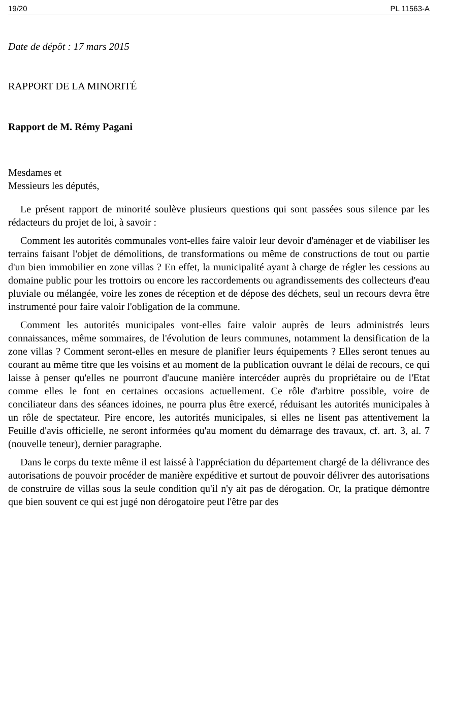19/20 PL 11563-A
Date de dépôt : 17 mars 2015
RAPPORT DE LA MINORITÉ
Rapport de M. Rémy Pagani
Mesdames et
Messieurs les députés,
Le présent rapport de minorité soulève plusieurs questions qui sont passées sous silence par les rédacteurs du projet de loi, à savoir :
Comment les autorités communales vont-elles faire valoir leur devoir d'aménager et de viabiliser les terrains faisant l'objet de démolitions, de transformations ou même de constructions de tout ou partie d'un bien immobilier en zone villas ? En effet, la municipalité ayant à charge de régler les cessions au domaine public pour les trottoirs ou encore les raccordements ou agrandissements des collecteurs d'eau pluviale ou mélangée, voire les zones de réception et de dépose des déchets, seul un recours devra être instrumenté pour faire valoir l'obligation de la commune.
Comment les autorités municipales vont-elles faire valoir auprès de leurs administrés leurs connaissances, même sommaires, de l'évolution de leurs communes, notamment la densification de la zone villas ? Comment seront-elles en mesure de planifier leurs équipements ? Elles seront tenues au courant au même titre que les voisins et au moment de la publication ouvrant le délai de recours, ce qui laisse à penser qu'elles ne pourront d'aucune manière intercéder auprès du propriétaire ou de l'Etat comme elles le font en certaines occasions actuellement. Ce rôle d'arbitre possible, voire de conciliateur dans des séances idoines, ne pourra plus être exercé, réduisant les autorités municipales à un rôle de spectateur. Pire encore, les autorités municipales, si elles ne lisent pas attentivement la Feuille d'avis officielle, ne seront informées qu'au moment du démarrage des travaux, cf. art. 3, al. 7 (nouvelle teneur), dernier paragraphe.
Dans le corps du texte même il est laissé à l'appréciation du département chargé de la délivrance des autorisations de pouvoir procéder de manière expéditive et surtout de pouvoir délivrer des autorisations de construire de villas sous la seule condition qu'il n'y ait pas de dérogation. Or, la pratique démontre que bien souvent ce qui est jugé non dérogatoire peut l'être par des